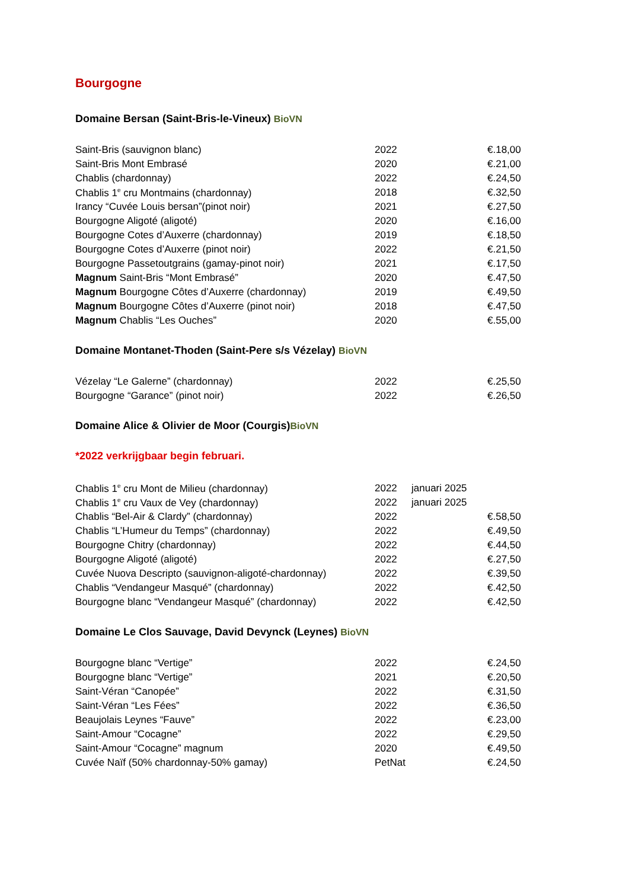Bourgogne
Domaine Bersan (Saint-Bris-le-Vineux) BioVN
| Saint-Bris (sauvignon blanc) | 2022 | | €.18,00 |
| Saint-Bris Mont Embrasé | 2020 | | €.21,00 |
| Chablis (chardonnay) | 2022 | | €.24,50 |
| Chablis 1<sup>e</sup> cru Montmains (chardonnay) | 2018 | | €.32,50 |
| Irancy “Cuvée Louis bersan”(pinot noir) | 2021 | | €.27,50 |
| Bourgogne Aligoté (aligoté) | 2020 | | €.16,00 |
| Bourgogne Cotes d’Auxerre (chardonnay) | 2019 | | €.18,50 |
| Bourgogne Cotes d’Auxerre (pinot noir) | 2022 | | €.21,50 |
| Bourgogne Passetoutgrains (gamay-pinot noir) | 2021 | | €.17,50 |
| Magnum Saint-Bris “Mont Embrasé” | 2020 | | €.47,50 |
| Magnum Bourgogne Côtes d’Auxerre (chardonnay) | 2019 | | €.49,50 |
| Magnum Bourgogne Côtes d’Auxerre (pinot noir) | 2018 | | €.47,50 |
| Magnum Chablis “Les Ouches” | 2020 | | €.55,00 |
Domaine Montanet-Thoden (Saint-Pere s/s Vézelay) BioVN
| Vézelay “Le Galerne” (chardonnay) | 2022 | | €.25,50 |
| Bourgogne “Garance” (pinot noir) | 2022 | | €.26,50 |
Domaine Alice & Olivier de Moor (Courgis)BioVN
*2022 verkrijgbaar begin februari.
| Chablis 1<sup>e</sup> cru Mont de Milieu (chardonnay) | 2022 | januari 2025 | |
| Chablis 1<sup>e</sup> cru Vaux de Vey (chardonnay) | 2022 | januari 2025 | |
| Chablis “Bel-Air & Clardy” (chardonnay) | 2022 | | €.58,50 |
| Chablis “L’Humeur du Temps” (chardonnay) | 2022 | | €.49,50 |
| Bourgogne Chitry (chardonnay) | 2022 | | €.44,50 |
| Bourgogne Aligoté (aligoté) | 2022 | | €.27,50 |
| Cuvée Nuova Descripto (sauvignon-aligoté-chardonnay) | 2022 | | €.39,50 |
| Chablis “Vendangeur Masqué” (chardonnay) | 2022 | | €.42,50 |
| Bourgogne blanc “Vendangeur Masqué” (chardonnay) | 2022 | | €.42,50 |
Domaine Le Clos Sauvage, David Devynck (Leynes) BioVN
| Bourgogne blanc “Vertige” | 2022 | | €.24,50 |
| Bourgogne blanc “Vertige” | 2021 | | €.20,50 |
| Saint-Véran “Canopée” | 2022 | | €.31,50 |
| Saint-Véran “Les Fées” | 2022 | | €.36,50 |
| Beaujolais Leynes “Fauve” | 2022 | | €.23,00 |
| Saint-Amour “Cocagne” | 2022 | | €.29,50 |
| Saint-Amour “Cocagne” magnum | 2020 | | €.49,50 |
| Cuvée Naïf (50% chardonnay-50% gamay) | PetNat | | €.24,50 |